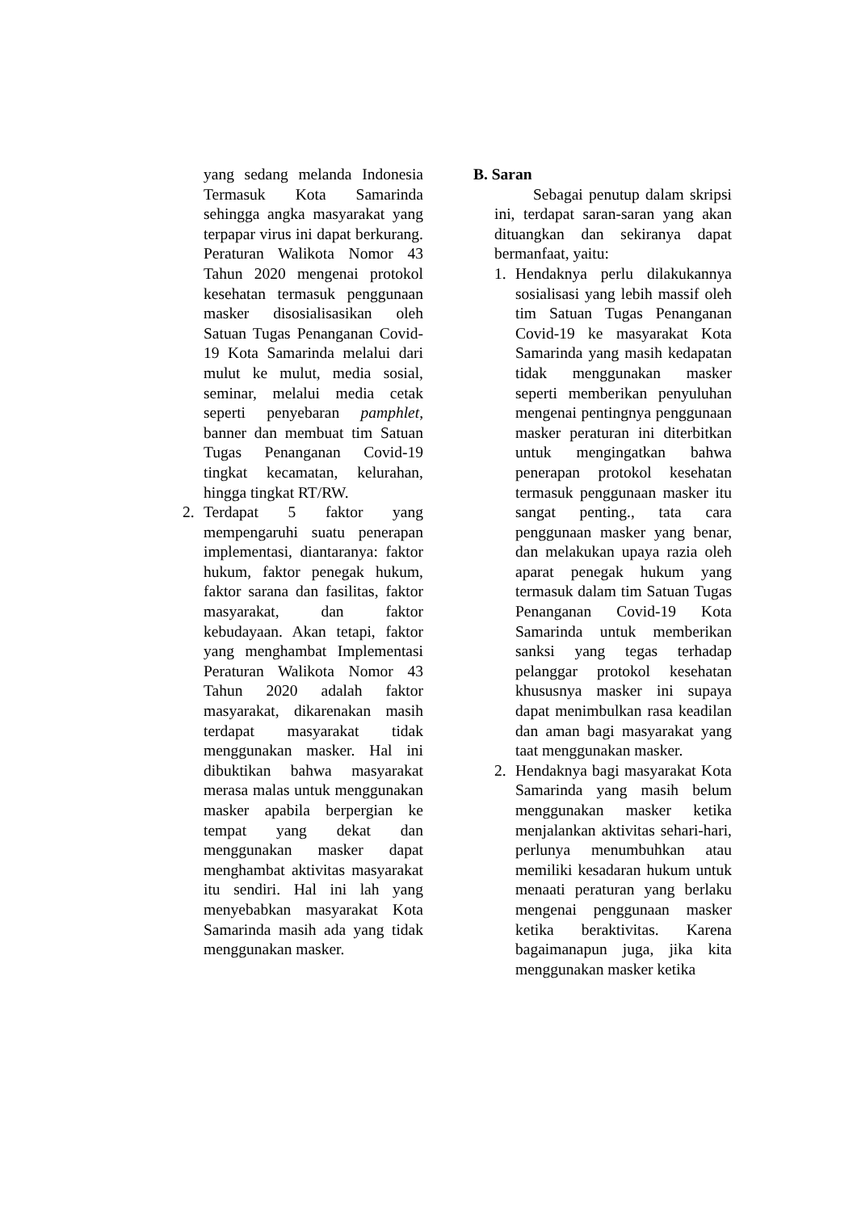yang sedang melanda Indonesia Termasuk Kota Samarinda sehingga angka masyarakat yang terpapar virus ini dapat berkurang. Peraturan Walikota Nomor 43 Tahun 2020 mengenai protokol kesehatan termasuk penggunaan masker disosialisasikan oleh Satuan Tugas Penanganan Covid-19 Kota Samarinda melalui dari mulut ke mulut, media sosial, seminar, melalui media cetak seperti penyebaran pamphlet, banner dan membuat tim Satuan Tugas Penanganan Covid-19 tingkat kecamatan, kelurahan, hingga tingkat RT/RW.
2. Terdapat 5 faktor yang mempengaruhi suatu penerapan implementasi, diantaranya: faktor hukum, faktor penegak hukum, faktor sarana dan fasilitas, faktor masyarakat, dan faktor kebudayaan. Akan tetapi, faktor yang menghambat Implementasi Peraturan Walikota Nomor 43 Tahun 2020 adalah faktor masyarakat, dikarenakan masih terdapat masyarakat tidak menggunakan masker. Hal ini dibuktikan bahwa masyarakat merasa malas untuk menggunakan masker apabila berpergian ke tempat yang dekat dan menggunakan masker dapat menghambat aktivitas masyarakat itu sendiri. Hal ini lah yang menyebabkan masyarakat Kota Samarinda masih ada yang tidak menggunakan masker.
B. Saran
Sebagai penutup dalam skripsi ini, terdapat saran-saran yang akan dituangkan dan sekiranya dapat bermanfaat, yaitu:
1. Hendaknya perlu dilakukannya sosialisasi yang lebih massif oleh tim Satuan Tugas Penanganan Covid-19 ke masyarakat Kota Samarinda yang masih kedapatan tidak menggunakan masker seperti memberikan penyuluhan mengenai pentingnya penggunaan masker peraturan ini diterbitkan untuk mengingatkan bahwa penerapan protokol kesehatan termasuk penggunaan masker itu sangat penting., tata cara penggunaan masker yang benar, dan melakukan upaya razia oleh aparat penegak hukum yang termasuk dalam tim Satuan Tugas Penanganan Covid-19 Kota Samarinda untuk memberikan sanksi yang tegas terhadap pelanggar protokol kesehatan khususnya masker ini supaya dapat menimbulkan rasa keadilan dan aman bagi masyarakat yang taat menggunakan masker.
2. Hendaknya bagi masyarakat Kota Samarinda yang masih belum menggunakan masker ketika menjalankan aktivitas sehari-hari, perlunya menumbuhkan atau memiliki kesadaran hukum untuk menaati peraturan yang berlaku mengenai penggunaan masker ketika beraktivitas. Karena bagaimanapun juga, jika kita menggunakan masker ketika